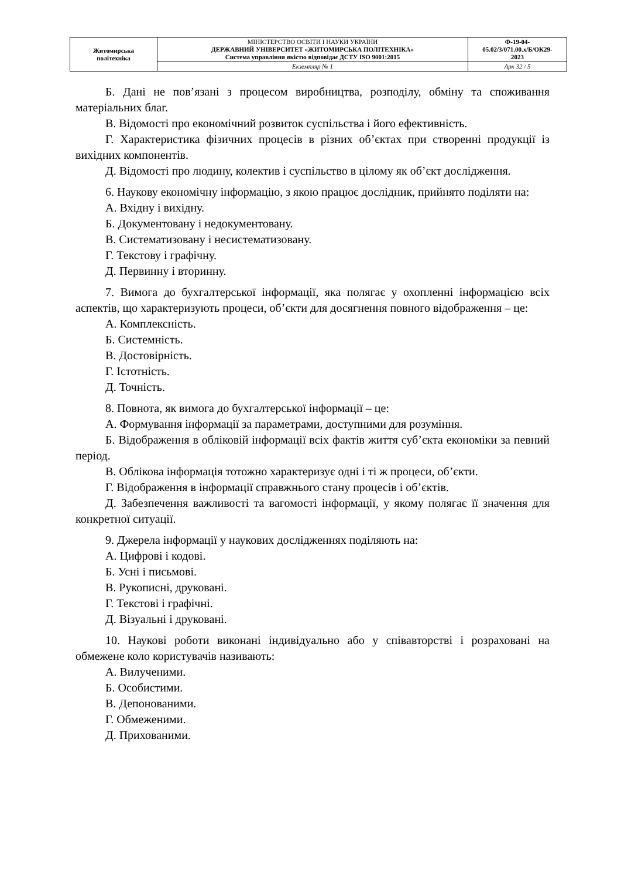| Житомирська політехніка | МІНІСТЕРСТВО ОСВІТИ І НАУКИ УКРАЇНИ ДЕРЖАВНИЙ УНІВЕРСИТЕТ «ЖИТОМИРСЬКА ПОЛІТЕХНІКА» Система управління якістю відповідає ДСТУ ISO 9001:2015 | Ф-19-04- 05.02/3/071.00.х/Б/ОК29- 2023 |
| | Екземпляр № 1 | Арк 32 / 5 |
Б. Дані не пов’язані з процесом виробництва, розподілу, обміну та споживання матеріальних благ.
В. Відомості про економічний розвиток суспільства і його ефективність.
Г. Характеристика фізичних процесів в різних об’єктах при створенні продукції із вихідних компонентів.
Д. Відомості про людину, колектив і суспільство в цілому як об’єкт дослідження.
6. Наукову економічну інформацію, з якою працює дослідник, прийнято поділяти на:
А. Вхідну і вихідну.
Б. Документовану і недокументовану.
В. Систематизовану і несистематизовану.
Г. Текстову і графічну.
Д. Первинну і вторинну.
7. Вимога до бухгалтерської інформації, яка полягає у охопленні інформацією всіх аспектів, що характеризують процеси, об’єкти для досягнення повного відображення – це:
А. Комплексність.
Б. Системність.
В. Достовірність.
Г. Істотність.
Д. Точність.
8. Повнота, як вимога до бухгалтерської інформації – це:
А. Формування інформації за параметрами, доступними для розуміння.
Б. Відображення в обліковій інформації всіх фактів життя суб’єкта економіки за певний період.
В. Облікова інформація тотожно характеризує одні і ті ж процеси, об’єкти.
Г. Відображення в інформації справжнього стану процесів і об’єктів.
Д. Забезпечення важливості та вагомості інформації, у якому полягає її значення для конкретної ситуації.
9. Джерела інформації у наукових дослідженнях поділяють на:
А. Цифрові і кодові.
Б. Усні і письмові.
В. Рукописні, друковані.
Г. Текстові і графічні.
Д. Візуальні і друковані.
10. Наукові роботи виконані індивідуально або у співавторстві і розраховані на обмежене коло користувачів називають:
А. Вилученими.
Б. Особистими.
В. Депонованими.
Г. Обмеженими.
Д. Прихованими.